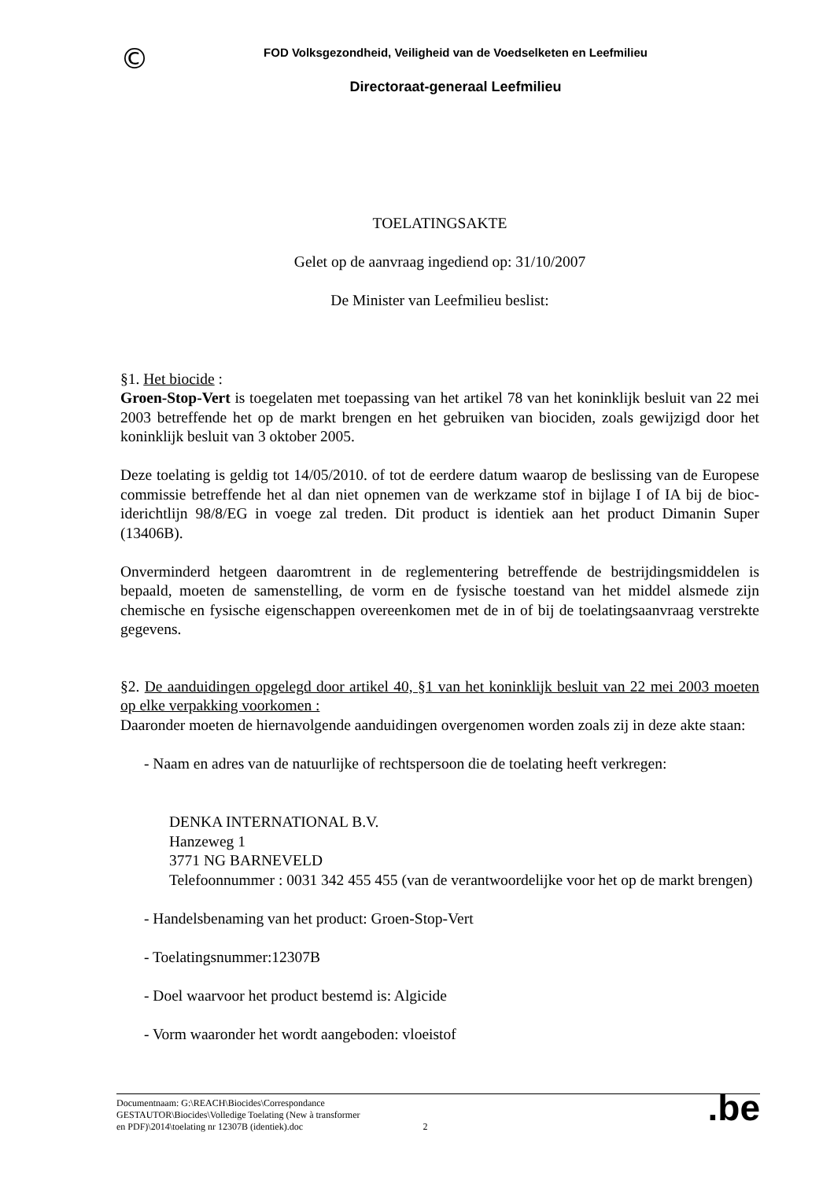©
FOD Volksgezondheid, Veiligheid van de Voedselketen en Leefmilieu
Directoraat-generaal Leefmilieu
TOELATINGSAKTE
Gelet op de aanvraag ingediend op: 31/10/2007
De Minister van Leefmilieu beslist:
§1. Het biocide :
Groen-Stop-Vert is toegelaten met toepassing van het artikel 78 van het koninklijk besluit van 22 mei 2003 betreffende het op de markt brengen en het gebruiken van biociden, zoals gewijzigd door het koninklijk besluit van 3 oktober 2005.
Deze toelating is geldig tot 14/05/2010. of tot de eerdere datum waarop de beslissing van de Europese commissie betreffende het al dan niet opnemen van de werkzame stof in bijlage I of IA bij de bioc­iderichtlijn 98/8/EG in voege zal treden. Dit product is identiek aan het product Dimanin Super (13406B).
Onverminderd hetgeen daaromtrent in de reglementering betreffende de bestrijdingsmiddelen is bepaald, moeten de samenstelling, de vorm en de fysische toestand van het middel alsmede zijn chemische en fysische eigenschappen overeenkomen met de in of bij de toelatingsaanvraag verstrekte gegevens.
§2. De aanduidingen opgelegd door artikel 40, §1 van het koninklijk besluit van 22 mei 2003 moeten op elke verpakking voorkomen :
Daaronder moeten de hiernavolgende aanduidingen overgenomen worden zoals zij in deze akte staan:
- Naam en adres van de natuurlijke of rechtspersoon die de toelating heeft verkregen:
DENKA INTERNATIONAL B.V.
Hanzeweg 1
3771 NG BARNEVELD
Telefoonnummer : 0031 342 455 455 (van de verantwoordelijke voor het op de markt brengen)
- Handelsbenaming van het product: Groen-Stop-Vert
- Toelatingsnummer:12307B
- Doel waarvoor het product bestemd is: Algicide
- Vorm waaronder het wordt aangeboden: vloeistof
Documentnaam: G:\REACH\Biocides\Correspondance
GESTAUTOR\Biocides\Volledige Toelating (New à transformer
en PDF)\2014\toelating nr 12307B (identiek).doc
2
.be